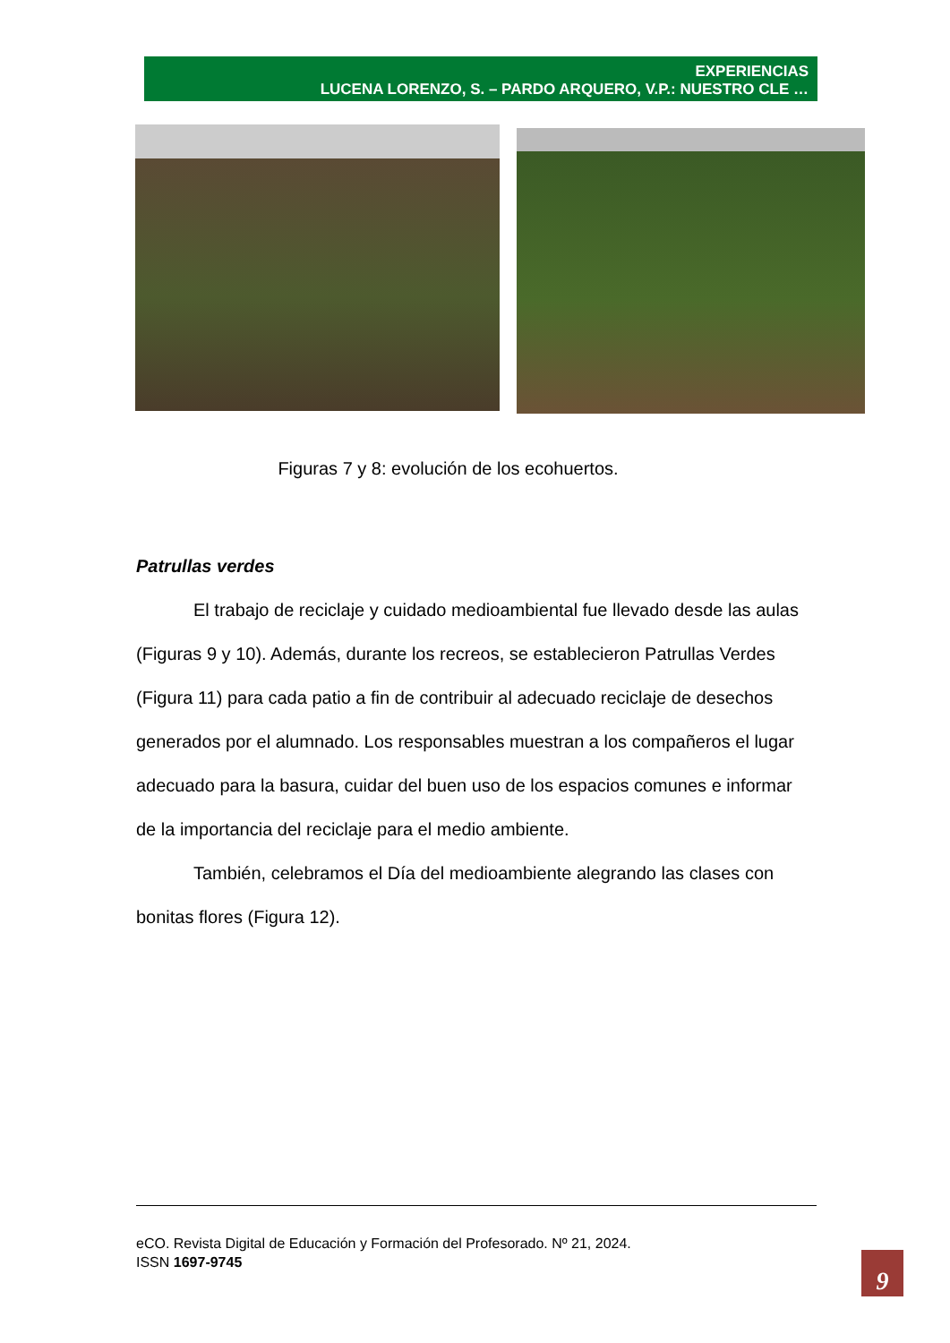EXPERIENCIAS
LUCENA LORENZO, S. – PARDO ARQUERO, V.P.: NUESTRO CLE …
Figuras 7 y 8: evolución de los ecohuertos.
Patrullas verdes
El trabajo de reciclaje y cuidado medioambiental fue llevado desde las aulas (Figuras 9 y 10). Además, durante los recreos, se establecieron Patrullas Verdes (Figura 11) para cada patio a fin de contribuir al adecuado reciclaje de desechos generados por el alumnado. Los responsables muestran a los compañeros el lugar adecuado para la basura, cuidar del buen uso de los espacios comunes e informar de la importancia del reciclaje para el medio ambiente.
También, celebramos el Día del medioambiente alegrando las clases con bonitas flores (Figura 12).
eCO. Revista Digital de Educación y Formación del Profesorado. Nº 21, 2024.
ISSN 1697-9745
9